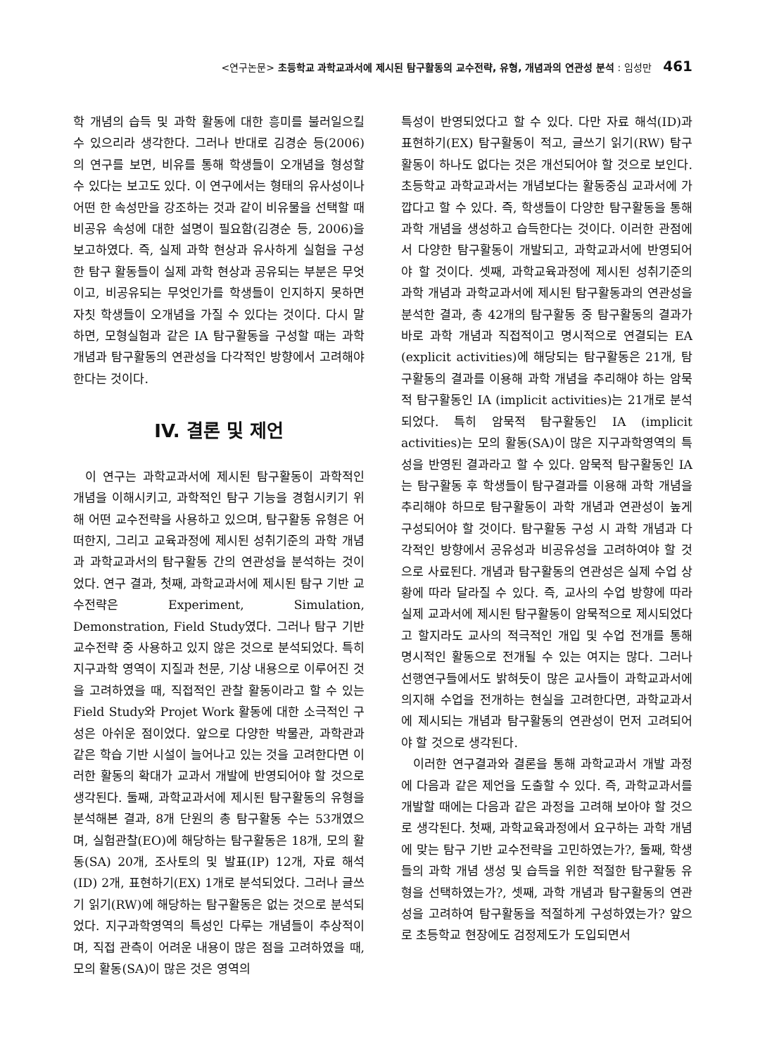<연구논문> 초등학교 과학교과서에 제시된 탐구활동의 교수전략, 유형, 개념과의 연관성 분석 : 임성만 461
학 개념의 습득 및 과학 활동에 대한 흥미를 불러일으킬 수 있으리라 생각한다. 그러나 반대로 김경순 등(2006)의 연구를 보면, 비유를 통해 학생들이 오개념을 형성할 수 있다는 보고도 있다. 이 연구에서는 형태의 유사성이나 어떤 한 속성만을 강조하는 것과 같이 비유물을 선택할 때 비공유 속성에 대한 설명이 필요함(김경순 등, 2006)을 보고하였다. 즉, 실제 과학 현상과 유사하게 실험을 구성한 탐구 활동들이 실제 과학 현상과 공유되는 부분은 무엇이고, 비공유되는 무엇인가를 학생들이 인지하지 못하면 자칫 학생들이 오개념을 가질 수 있다는 것이다. 다시 말하면, 모형실험과 같은 IA 탐구활동을 구성할 때는 과학 개념과 탐구활동의 연관성을 다각적인 방향에서 고려해야 한다는 것이다.
IV. 결론 및 제언
이 연구는 과학교과서에 제시된 탐구활동이 과학적인 개념을 이해시키고, 과학적인 탐구 기능을 경험시키기 위해 어떤 교수전략을 사용하고 있으며, 탐구활동 유형은 어떠한지, 그리고 교육과정에 제시된 성취기준의 과학 개념과 과학교과서의 탐구활동 간의 연관성을 분석하는 것이었다. 연구 결과, 첫째, 과학교과서에 제시된 탐구 기반 교수전략은 Experiment, Simulation, Demonstration, Field Study였다. 그러나 탐구 기반 교수전략 중 사용하고 있지 않은 것으로 분석되었다. 특히 지구과학 영역이 지질과 천문, 기상 내용으로 이루어진 것을 고려하였을 때, 직접적인 관찰 활동이라고 할 수 있는 Field Study와 Projet Work 활동에 대한 소극적인 구성은 아쉬운 점이었다. 앞으로 다양한 박물관, 과학관과 같은 학습 기반 시설이 늘어나고 있는 것을 고려한다면 이러한 활동의 확대가 교과서 개발에 반영되어야 할 것으로 생각된다. 둘째, 과학교과서에 제시된 탐구활동의 유형을 분석해본 결과, 8개 단원의 총 탐구활동 수는 53개였으며, 실험관찰(EO)에 해당하는 탐구활동은 18개, 모의 활동(SA) 20개, 조사토의 및 발표(IP) 12개, 자료 해석(ID) 2개, 표현하기(EX) 1개로 분석되었다. 그러나 글쓰기 읽기(RW)에 해당하는 탐구활동은 없는 것으로 분석되었다. 지구과학영역의 특성인 다루는 개념들이 추상적이며, 직접 관측이 어려운 내용이 많은 점을 고려하였을 때, 모의 활동(SA)이 많은 것은 영역의
특성이 반영되었다고 할 수 있다. 다만 자료 해석(ID)과 표현하기(EX) 탐구활동이 적고, 글쓰기 읽기(RW) 탐구활동이 하나도 없다는 것은 개선되어야 할 것으로 보인다. 초등학교 과학교과서는 개념보다는 활동중심 교과서에 가깝다고 할 수 있다. 즉, 학생들이 다양한 탐구활동을 통해 과학 개념을 생성하고 습득한다는 것이다. 이러한 관점에서 다양한 탐구활동이 개발되고, 과학교과서에 반영되어야 할 것이다. 셋째, 과학교육과정에 제시된 성취기준의 과학 개념과 과학교과서에 제시된 탐구활동과의 연관성을 분석한 결과, 총 42개의 탐구활동 중 탐구활동의 결과가 바로 과학 개념과 직접적이고 명시적으로 연결되는 EA (explicit activities)에 해당되는 탐구활동은 21개, 탐구활동의 결과를 이용해 과학 개념을 추리해야 하는 암묵적 탐구활동인 IA (implicit activities)는 21개로 분석되었다. 특히 암묵적 탐구활동인 IA (implicit activities)는 모의 활동(SA)이 많은 지구과학영역의 특성을 반영된 결과라고 할 수 있다. 암묵적 탐구활동인 IA는 탐구활동 후 학생들이 탐구결과를 이용해 과학 개념을 추리해야 하므로 탐구활동이 과학 개념과 연관성이 높게 구성되어야 할 것이다. 탐구활동 구성 시 과학 개념과 다각적인 방향에서 공유성과 비공유성을 고려하여야 할 것으로 사료된다. 개념과 탐구활동의 연관성은 실제 수업 상황에 따라 달라질 수 있다. 즉, 교사의 수업 방향에 따라 실제 교과서에 제시된 탐구활동이 암묵적으로 제시되었다고 할지라도 교사의 적극적인 개입 및 수업 전개를 통해 명시적인 활동으로 전개될 수 있는 여지는 많다. 그러나 선행연구들에서도 밝혀듯이 많은 교사들이 과학교과서에 의지해 수업을 전개하는 현실을 고려한다면, 과학교과서에 제시되는 개념과 탐구활동의 연관성이 먼저 고려되어야 할 것으로 생각된다.
이러한 연구결과와 결론을 통해 과학교과서 개발 과정에 다음과 같은 제언을 도출할 수 있다. 즉, 과학교과서를 개발할 때에는 다음과 같은 과정을 고려해 보아야 할 것으로 생각된다. 첫째, 과학교육과정에서 요구하는 과학 개념에 맞는 탐구 기반 교수전략을 고민하였는가?, 둘째, 학생들의 과학 개념 생성 및 습득을 위한 적절한 탐구활동 유형을 선택하였는가?, 셋째, 과학 개념과 탐구활동의 연관성을 고려하여 탐구활동을 적절하게 구성하였는가? 앞으로 초등학교 현장에도 검정제도가 도입되면서